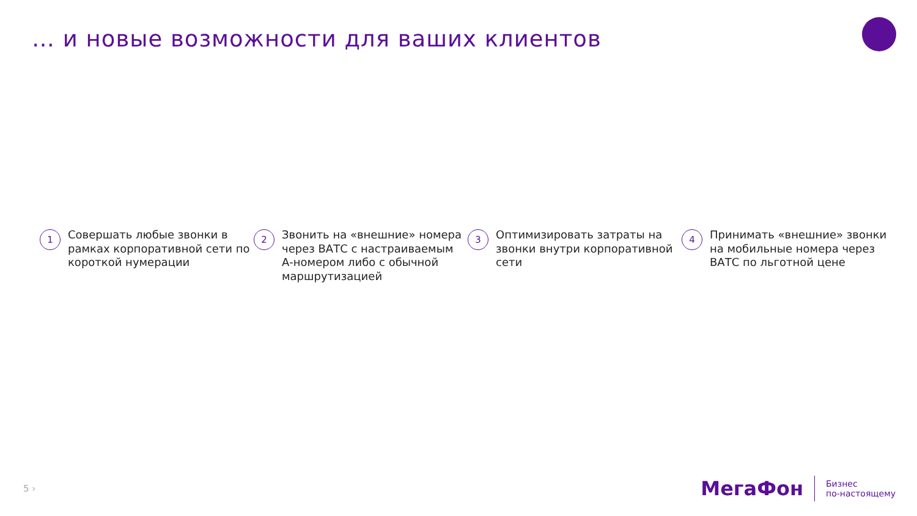… и новые возможности для ваших клиентов
1
Совершать любые звонки в рамках корпоративной сети по короткой нумерации
2
Звонить на «внешние» номера через ВАТС с настраиваемым А-номером либо с обычной маршрутизацией
3
Оптимизировать затраты на звонки внутри корпоративной сети
4
Принимать «внешние» звонки на мобильные номера через ВАТС по льготной цене
5 ›
МегаФон
Бизнес
по-настоящему